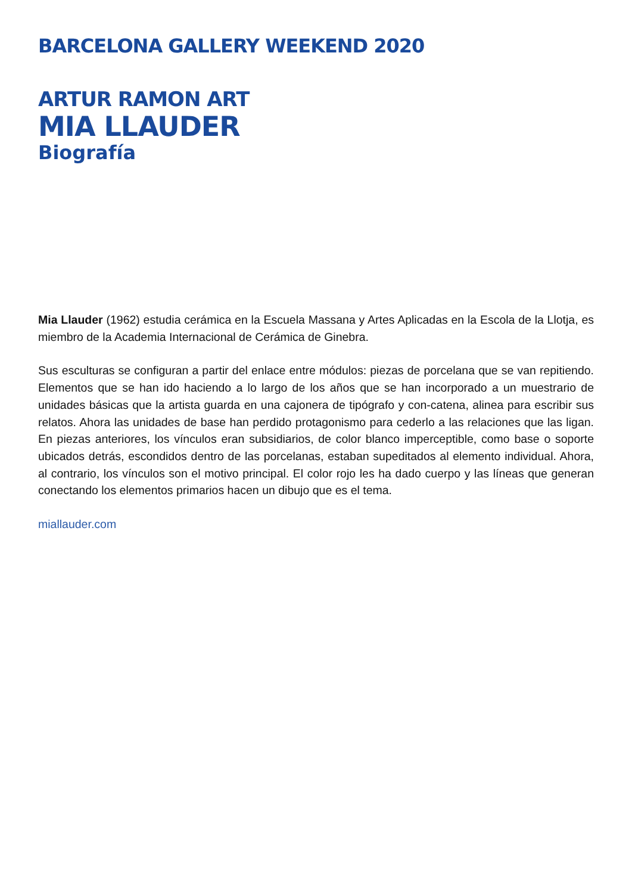BARCELONA GALLERY WEEKEND 2020
ARTUR RAMON ART
MIA LLAUDER
Biografía
Mia Llauder (1962) estudia cerámica en la Escuela Massana y Artes Aplicadas en la Escola de la Llotja, es miembro de la Academia Internacional de Cerámica de Ginebra.
Sus esculturas se configuran a partir del enlace entre módulos: piezas de porcelana que se van repitiendo. Elementos que se han ido haciendo a lo largo de los años que se han incorporado a un muestrario de unidades básicas que la artista guarda en una cajonera de tipógrafo y con-catena, alinea para escribir sus relatos. Ahora las unidades de base han perdido protagonismo para cederlo a las relaciones que las ligan. En piezas anteriores, los vínculos eran subsidiarios, de color blanco imperceptible, como base o soporte ubicados detrás, escondidos dentro de las porcelanas, estaban supeditados al elemento individual. Ahora, al contrario, los vínculos son el motivo principal. El color rojo les ha dado cuerpo y las líneas que generan conectando los elementos primarios hacen un dibujo que es el tema.
miallauder.com